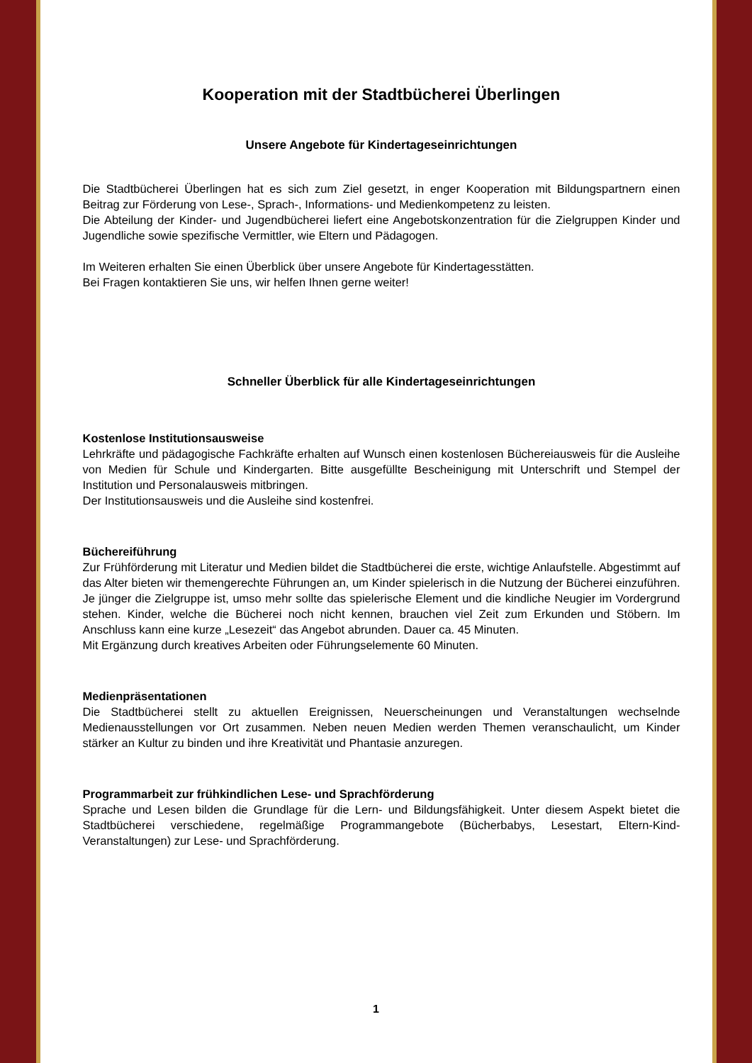Kooperation mit der Stadtbücherei Überlingen
Unsere Angebote für Kindertageseinrichtungen
Die Stadtbücherei Überlingen hat es sich zum Ziel gesetzt, in enger Kooperation mit Bildungspartnern einen Beitrag zur Förderung von Lese-, Sprach-, Informations- und Medienkompetenz zu leisten.
Die Abteilung der Kinder- und Jugendbücherei liefert eine Angebotskonzentration für die Zielgruppen Kinder und Jugendliche sowie spezifische Vermittler, wie Eltern und Pädagogen.
Im Weiteren erhalten Sie einen Überblick über unsere Angebote für Kindertagesstätten.
Bei Fragen kontaktieren Sie uns, wir helfen Ihnen gerne weiter!
Schneller Überblick für alle Kindertageseinrichtungen
Kostenlose Institutionsausweise
Lehrkräfte und pädagogische Fachkräfte erhalten auf Wunsch einen kostenlosen Büchereiausweis für die Ausleihe von Medien für Schule und Kindergarten. Bitte ausgefüllte Bescheinigung mit Unterschrift und Stempel der Institution und Personalausweis mitbringen.
Der Institutionsausweis und die Ausleihe sind kostenfrei.
Büchereiführung
Zur Frühförderung mit Literatur und Medien bildet die Stadtbücherei die erste, wichtige Anlaufstelle. Abgestimmt auf das Alter bieten wir themengerechte Führungen an, um Kinder spielerisch in die Nutzung der Bücherei einzuführen. Je jünger die Zielgruppe ist, umso mehr sollte das spielerische Element und die kindliche Neugier im Vordergrund stehen. Kinder, welche die Bücherei noch nicht kennen, brauchen viel Zeit zum Erkunden und Stöbern. Im Anschluss kann eine kurze „Lesezeit“ das Angebot abrunden. Dauer ca. 45 Minuten.
Mit Ergänzung durch kreatives Arbeiten oder Führungselemente 60 Minuten.
Medienpräsentationen
Die Stadtbücherei stellt zu aktuellen Ereignissen, Neuerscheinungen und Veranstaltungen wechselnde Medienausstellungen vor Ort zusammen. Neben neuen Medien werden Themen veranschaulicht, um Kinder stärker an Kultur zu binden und ihre Kreativität und Phantasie anzuregen.
Programmarbeit zur frühkindlichen Lese- und Sprachförderung
Sprache und Lesen bilden die Grundlage für die Lern- und Bildungsfähigkeit. Unter diesem Aspekt bietet die Stadtbücherei verschiedene, regelmäßige Programmangebote (Bücherbabys, Lesestart, Eltern-Kind-Veranstaltungen) zur Lese- und Sprachförderung.
1